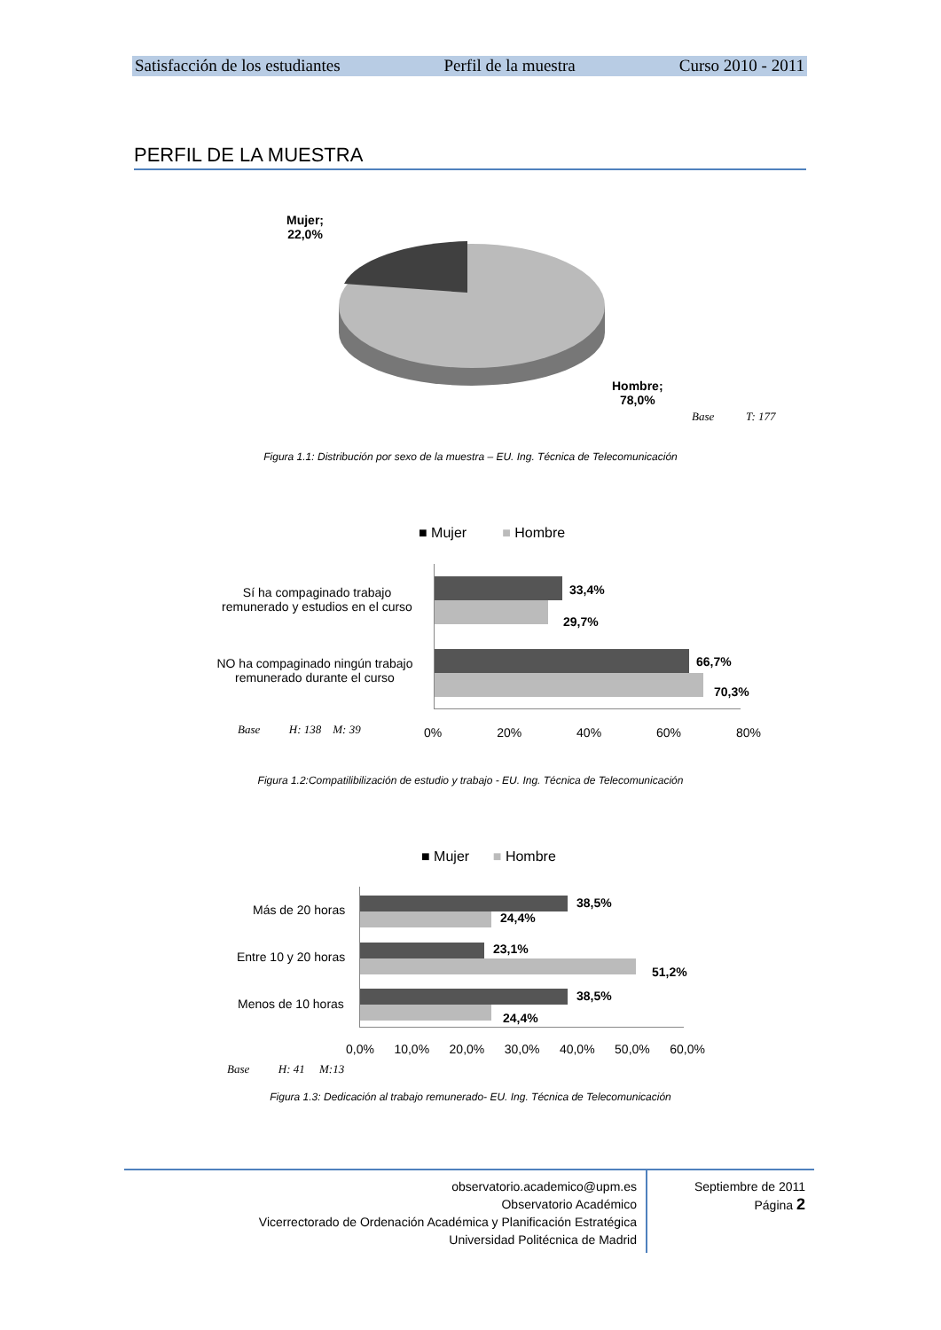Satisfacción de los estudiantes Perfil de la muestra Curso 2010 - 2011
PERFIL DE LA MUESTRA
Mujer;
22,0%
Hombre;
78,0%
Base T: 177
Figura 1.1: Distribución por sexo de la muestra – EU. Ing. Técnica de Telecomunicación
■ Mujer ■ Hombre
Sí ha compaginado trabajo remunerado y estudios en el curso
NO ha compaginado ningún trabajo remunerado durante el curso
33,4%
29,7%
66,7%
70,3%
0% 20% 40% 60% 80%
Base H: 138 M: 39
Figura 1.2:Compatilibilización de estudio y trabajo - EU. Ing. Técnica de Telecomunicación
■ Mujer ■ Hombre
Más de 20 horas
Entre 10 y 20 horas
Menos de 10 horas
38,5%
24,4%
23,1%
51,2%
38,5%
24,4%
0,0% 10,0% 20,0% 30,0% 40,0% 50,0% 60,0%
Base H: 41 M:13
Figura 1.3: Dedicación al trabajo remunerado- EU. Ing. Técnica de Telecomunicación
observatorio.academico@upm.es
Observatorio Académico
Vicerrectorado de Ordenación Académica y Planificación Estratégica
Universidad Politécnica de Madrid
Septiembre de 2011
Página 2